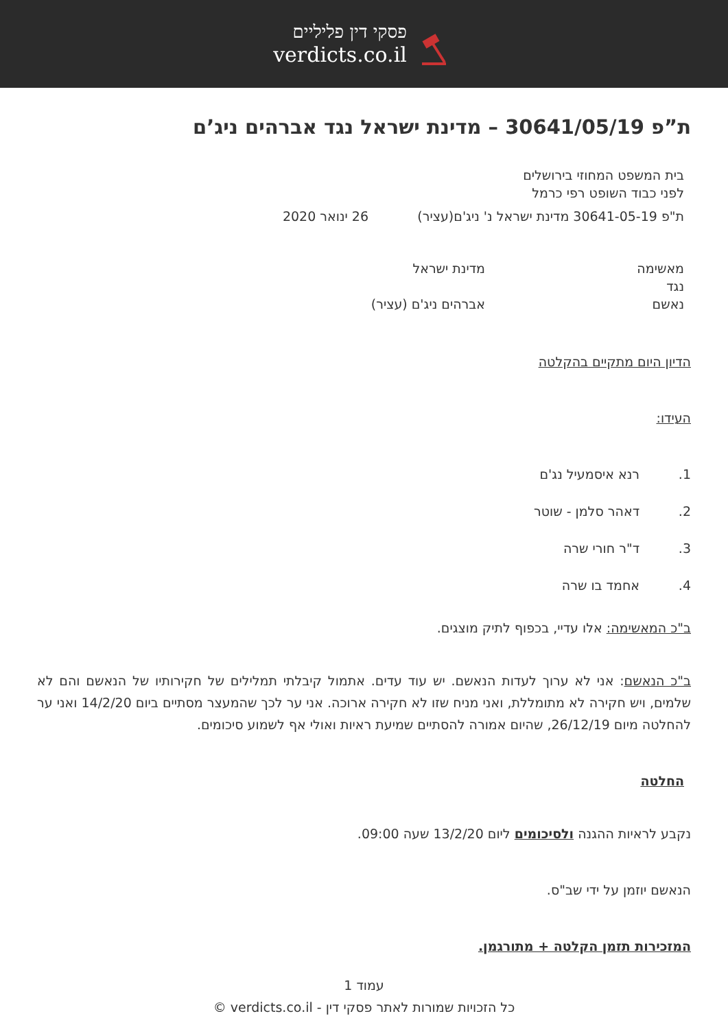פסקי דין פליליים
verdicts.co.il
ת”פ 30641/05/19 – מדינת ישראל נגד אברהים ניג’ם
בית המשפט המחוזי בירושלים
לפני כבוד השופט רפי כרמל
ת"פ 30641-05-19 מדינת ישראל נ' ניג'ם(עציר) 26 ינואר 2020
מאשימה מדינת ישראל
נגד
נאשם אברהים ניג'ם (עציר)
הדיון היום מתקיים בהקלטה
העידו:
1. רנא איסמעיל נג'ם
2. דאהר סלמן - שוטר
3. ד"ר חורי שרה
4. אחמד בו שרה
ב"כ המאשימה: אלו עדיי, בכפוף לתיק מוצגים.
ב"כ הנאשם: אני לא ערוך לעדות הנאשם. יש עוד עדים. אתמול קיבלתי תמלילים של חקירותיו של הנאשם והם לא שלמים, ויש חקירה לא מתומללת, ואני מניח שזו לא חקירה ארוכה. אני ער לכך שהמעצר מסתיים ביום 14/2/20 ואני ער להחלטה מיום 26/12/19, שהיום אמורה להסתיים שמיעת ראיות ואולי אף לשמוע סיכומים.
החלטה
נקבע לראיות ההגנה ולסיכומים ליום 13/2/20 שעה 09:00.
הנאשם יוזמן על ידי שב"ס.
המזכירות תזמן הקלטה + מתורגמן.
עמוד 1
כל הזכויות שמורות לאתר פסקי דין - verdicts.co.il ©